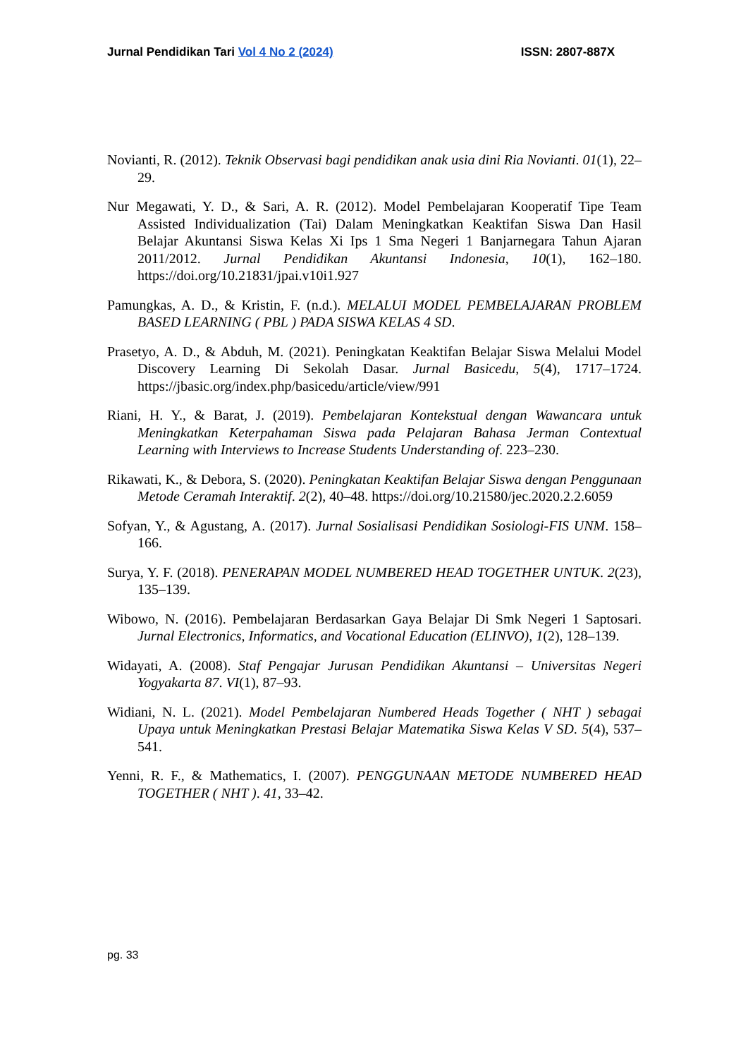Jurnal Pendidikan Tari Vol 4 No 2 (2024) ISSN: 2807-887X
Novianti, R. (2012). Teknik Observasi bagi pendidikan anak usia dini Ria Novianti. 01(1), 22–29.
Nur Megawati, Y. D., & Sari, A. R. (2012). Model Pembelajaran Kooperatif Tipe Team Assisted Individualization (Tai) Dalam Meningkatkan Keaktifan Siswa Dan Hasil Belajar Akuntansi Siswa Kelas Xi Ips 1 Sma Negeri 1 Banjarnegara Tahun Ajaran 2011/2012. Jurnal Pendidikan Akuntansi Indonesia, 10(1), 162–180. https://doi.org/10.21831/jpai.v10i1.927
Pamungkas, A. D., & Kristin, F. (n.d.). MELALUI MODEL PEMBELAJARAN PROBLEM BASED LEARNING ( PBL ) PADA SISWA KELAS 4 SD.
Prasetyo, A. D., & Abduh, M. (2021). Peningkatan Keaktifan Belajar Siswa Melalui Model Discovery Learning Di Sekolah Dasar. Jurnal Basicedu, 5(4), 1717–1724. https://jbasic.org/index.php/basicedu/article/view/991
Riani, H. Y., & Barat, J. (2019). Pembelajaran Kontekstual dengan Wawancara untuk Meningkatkan Keterpahaman Siswa pada Pelajaran Bahasa Jerman Contextual Learning with Interviews to Increase Students Understanding of. 223–230.
Rikawati, K., & Debora, S. (2020). Peningkatan Keaktifan Belajar Siswa dengan Penggunaan Metode Ceramah Interaktif. 2(2), 40–48. https://doi.org/10.21580/jec.2020.2.2.6059
Sofyan, Y., & Agustang, A. (2017). Jurnal Sosialisasi Pendidikan Sosiologi-FIS UNM. 158–166.
Surya, Y. F. (2018). PENERAPAN MODEL NUMBERED HEAD TOGETHER UNTUK. 2(23), 135–139.
Wibowo, N. (2016). Pembelajaran Berdasarkan Gaya Belajar Di Smk Negeri 1 Saptosari. Jurnal Electronics, Informatics, and Vocational Education (ELINVO), 1(2), 128–139.
Widayati, A. (2008). Staf Pengajar Jurusan Pendidikan Akuntansi – Universitas Negeri Yogyakarta 87. VI(1), 87–93.
Widiani, N. L. (2021). Model Pembelajaran Numbered Heads Together ( NHT ) sebagai Upaya untuk Meningkatkan Prestasi Belajar Matematika Siswa Kelas V SD. 5(4), 537–541.
Yenni, R. F., & Mathematics, I. (2007). PENGGUNAAN METODE NUMBERED HEAD TOGETHER ( NHT ). 41, 33–42.
pg. 33